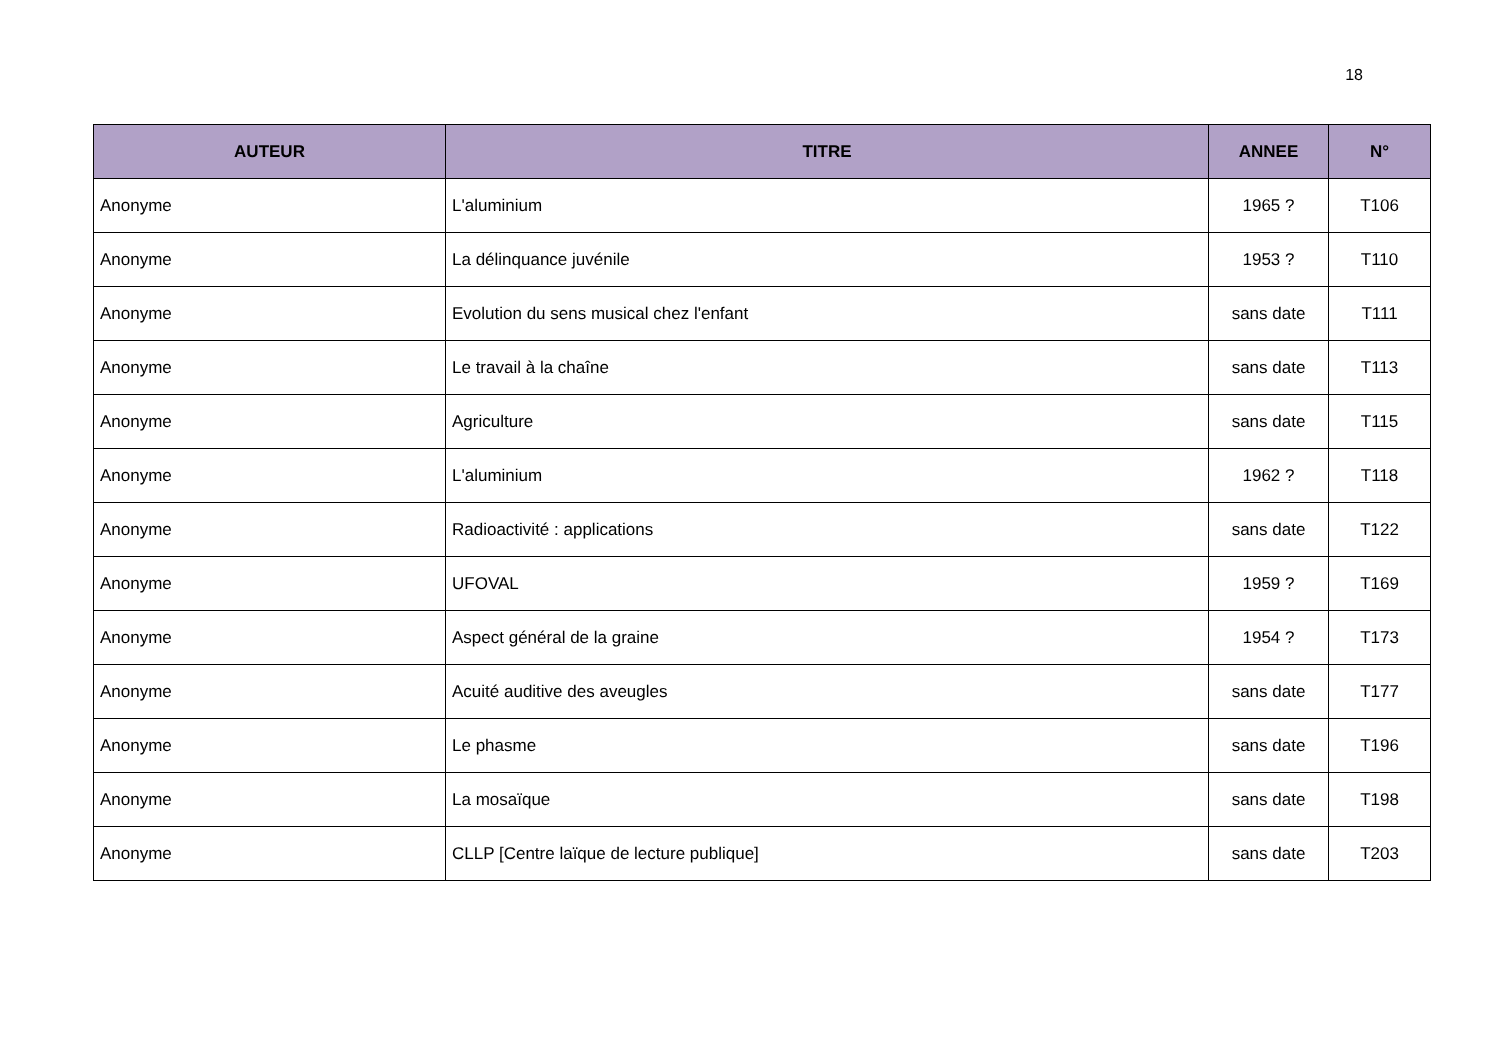18
| AUTEUR | TITRE | ANNEE | N° |
| --- | --- | --- | --- |
| Anonyme | L'aluminium | 1965 ? | T106 |
| Anonyme | La délinquance juvénile | 1953 ? | T110 |
| Anonyme | Evolution du sens musical chez l'enfant | sans date | T111 |
| Anonyme | Le travail à la chaîne | sans date | T113 |
| Anonyme | Agriculture | sans date | T115 |
| Anonyme | L'aluminium | 1962 ? | T118 |
| Anonyme | Radioactivité : applications | sans date | T122 |
| Anonyme | UFOVAL | 1959 ? | T169 |
| Anonyme | Aspect général de la graine | 1954 ? | T173 |
| Anonyme | Acuité auditive des aveugles | sans date | T177 |
| Anonyme | Le phasme | sans date | T196 |
| Anonyme | La mosaïque | sans date | T198 |
| Anonyme | CLLP [Centre laïque de lecture publique] | sans date | T203 |